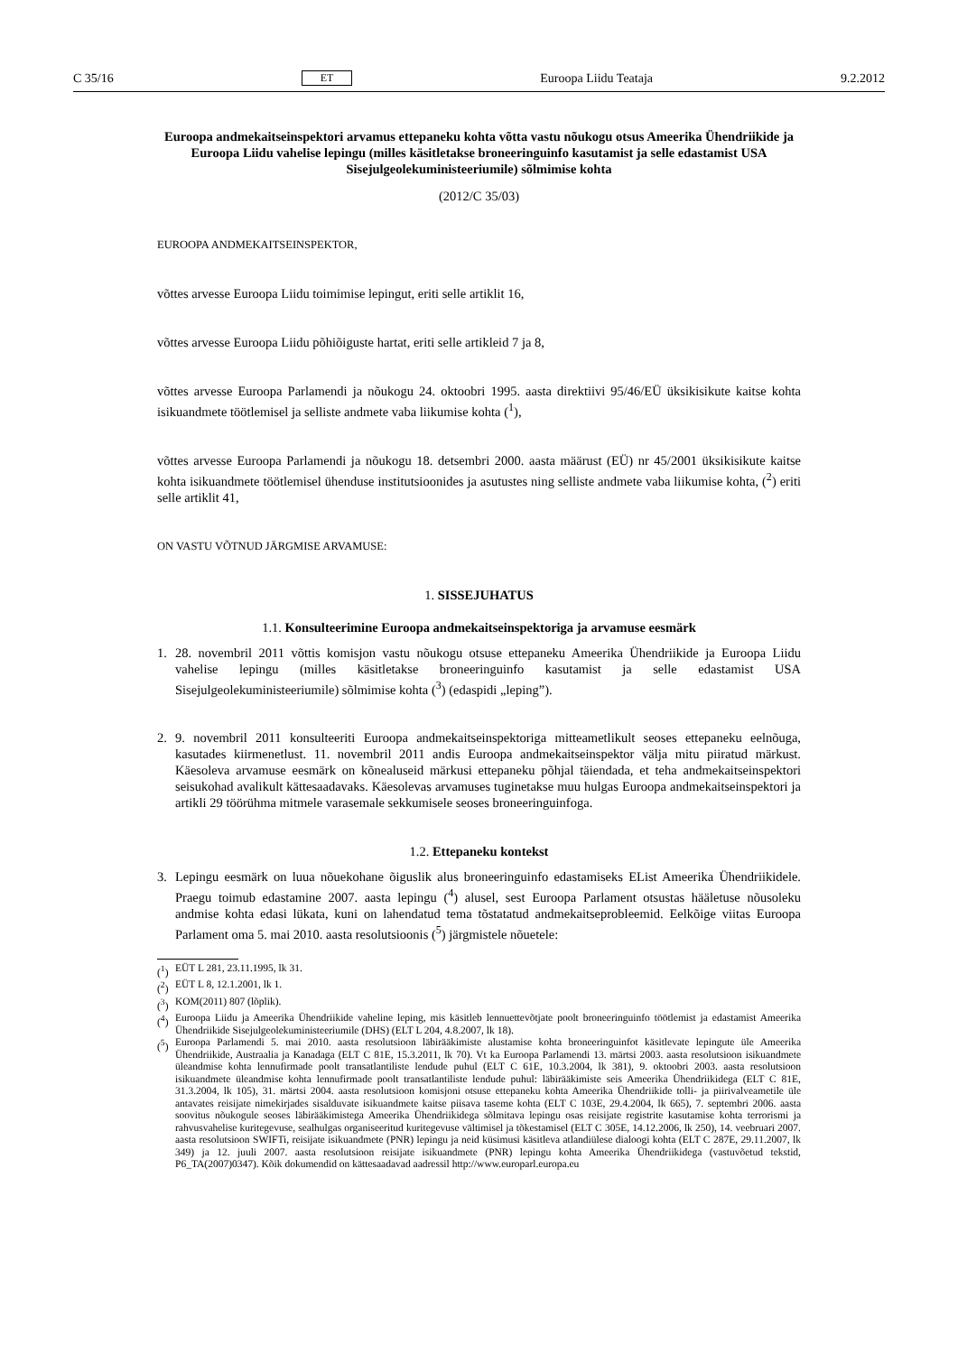C 35/16 ET Euroopa Liidu Teataja 9.2.2012
Euroopa andmekaitseinspektori arvamus ettepaneku kohta võtta vastu nõukogu otsus Ameerika Ühendriikide ja Euroopa Liidu vahelise lepingu (milles käsitletakse broneeringuinfo kasutamist ja selle edastamist USA Sisejulgeolekuministeeriumile) sõlmimise kohta
(2012/C 35/03)
EUROOPA ANDMEKAITSEINSPEKTOR,
võttes arvesse Euroopa Liidu toimimise lepingut, eriti selle artiklit 16,
võttes arvesse Euroopa Liidu põhiõiguste hartat, eriti selle artikleid 7 ja 8,
võttes arvesse Euroopa Parlamendi ja nõukogu 24. oktoobri 1995. aasta direktiivi 95/46/EÜ üksikisikute kaitse kohta isikuandmete töötlemisel ja selliste andmete vaba liikumise kohta (<sup>1</sup>),
võttes arvesse Euroopa Parlamendi ja nõukogu 18. detsembri 2000. aasta määrust (EÜ) nr 45/2001 üksikisikute kaitse kohta isikuandmete töötlemisel ühenduse institutsioonides ja asutustes ning selliste andmete vaba liikumise kohta, (<sup>2</sup>) eriti selle artiklit 41,
ON VASTU VÕTNUD JÄRGMISE ARVAMUSE:
1. SISSEJUHATUS
1.1. Konsulteerimine Euroopa andmekaitseinspektoriga ja arvamuse eesmärk
1. 28. novembril 2011 võttis komisjon vastu nõukogu otsuse ettepaneku Ameerika Ühendriikide ja Euroopa Liidu vahelise lepingu (milles käsitletakse broneeringuinfo kasutamist ja selle edastamist USA Sisejulgeolekuministeeriumile) sõlmimise kohta (<sup>3</sup>) (edaspidi „leping”).
2. 9. novembril 2011 konsulteeriti Euroopa andmekaitseinspektoriga mitteametlikult seoses ettepaneku eelnõuga, kasutades kiirmenetlust. 11. novembril 2011 andis Euroopa andmekaitseinspektor välja mitu piiratud märkust. Käesoleva arvamuse eesmärk on kõnealuseid märkusi ettepaneku põhjal täiendada, et teha andmekaitseinspektori seisukohad avalikult kättesaadavaks. Käesolevas arvamuses tuginetakse muu hulgas Euroopa andmekaitseinspektori ja artikli 29 töörühma mitmele varasemale sekkumisele seoses broneeringuinfoga.
1.2. Ettepaneku kontekst
3. Lepingu eesmärk on luua nõuekohane õiguslik alus broneeringuinfo edastamiseks EList Ameerika Ühendriikidele. Praegu toimub edastamine 2007. aasta lepingu (<sup>4</sup>) alusel, sest Euroopa Parlament otsustas hääletuse nõusoleku andmise kohta edasi lükata, kuni on lahendatud tema tõstatatud andmekaitseprobleemid. Eelkõige viitas Euroopa Parlament oma 5. mai 2010. aasta resolutsioonis (<sup>5</sup>) järgmistele nõuetele:
(<sup>1</sup>) EÜT L 281, 23.11.1995, lk 31.
(<sup>2</sup>) EÜT L 8, 12.1.2001, lk 1.
(<sup>3</sup>) KOM(2011) 807 (lõplik).
(<sup>4</sup>)
Euroopa Liidu ja Ameerika Ühendriikide vaheline leping, mis käsitleb lennuettevõtjate poolt broneeringuinfo töötlemist ja edastamist Ameerika Ühendriikide Sisejulgeolekuministeeriumile (DHS) (ELT L 204, 4.8.2007, lk 18).
(<sup>5</sup>)
Euroopa Parlamendi 5. mai 2010. aasta resolutsioon läbirääkimiste alustamise kohta broneeringuinfot käsitlevate lepingute üle Ameerika Ühendriikide, Austraalia ja Kanadaga (ELT C 81E, 15.3.2011, lk 70). Vt ka Euroopa Parlamendi 13. märtsi 2003. aasta resolutsioon isikuandmete üleandmise kohta lennufirmade poolt transatlantiliste lendude puhul (ELT C 61E, 10.3.2004, lk 381), 9. oktoobri 2003. aasta resolutsioon isikuandmete üleandmise kohta lennufirmade poolt transatlantiliste lendude puhul: läbirääkimiste seis Ameerika Ühendriikidega (ELT C 81E, 31.3.2004, lk 105), 31. märtsi 2004. aasta resolutsioon komisjoni otsuse ettepaneku kohta Ameerika Ühendriikide tolli- ja piirivalveametile üle antavates reisijate nimekirjades sisalduvate isikuandmete kaitse piisava taseme kohta (ELT C 103E, 29.4.2004, lk 665), 7. septembri 2006. aasta soovitus nõukogule seoses läbirääkimistega Ameerika Ühendriikidega sõlmitava lepingu osas reisijate registrite kasutamise kohta terrorismi ja rahvusvahelise kuritegevuse, sealhulgas organiseeritud kuritegevuse vältimisel ja tõkestamisel (ELT C 305E, 14.12.2006, lk 250), 14. veebruari 2007. aasta resolutsioon SWIFTi, reisijate isikuandmete (PNR) lepingu ja neid küsimusi käsitleva atlandiülese dialoogi kohta (ELT C 287E, 29.11.2007, lk 349) ja 12. juuli 2007. aasta resolutsioon reisijate isikuandmete (PNR) lepingu kohta Ameerika Ühendriikidega (vastuvõetud tekstid, P6_TA(2007)0347). Kõik dokumendid on kättesaadavad aadressil http://www.europarl.europa.eu